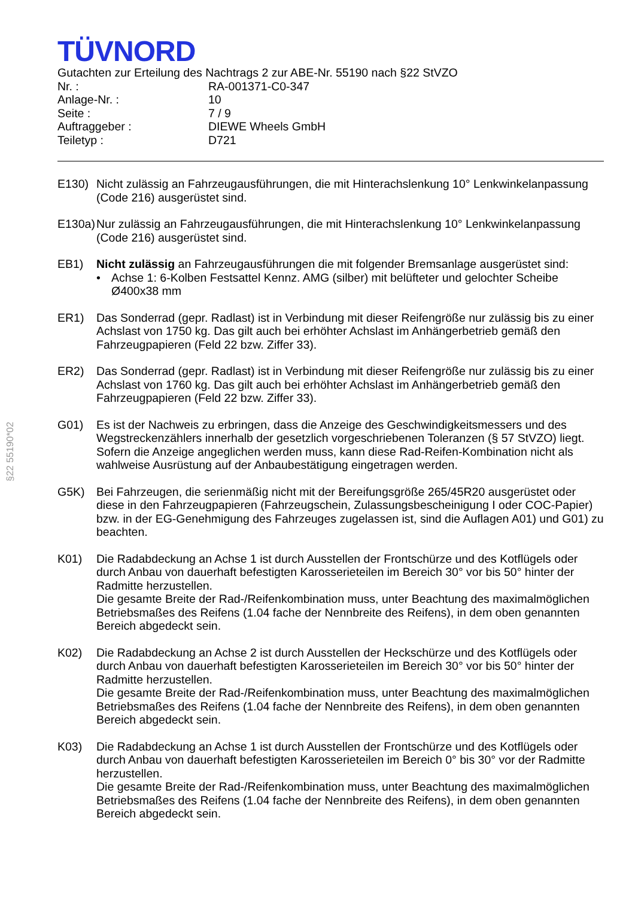§22 55190*02
TÜVNORD
Gutachten zur Erteilung des Nachtrags 2 zur ABE-Nr. 55190 nach §22 StVZO
| Nr. : | RA-001371-C0-347 |
| Anlage-Nr. : | 10 |
| Seite : | 7 / 9 |
| Auftraggeber : | DIEWE Wheels GmbH |
| Teiletyp : | D721 |
E130) Nicht zulässig an Fahrzeugausführungen, die mit Hinterachslenkung 10° Lenkwinkelanpassung (Code 216) ausgerüstet sind.
E130a)
Nur zulässig an Fahrzeugausführungen, die mit Hinterachslenkung 10° Lenkwinkelanpassung (Code 216) ausgerüstet sind.
EB1) Nicht zulässig an Fahrzeugausführungen die mit folgender Bremsanlage ausgerüstet sind:
• Achse 1: 6-Kolben Festsattel Kennz. AMG (silber) mit belüfteter und gelochter Scheibe Ø400x38 mm
ER1) Das Sonderrad (gepr. Radlast) ist in Verbindung mit dieser Reifengröße nur zulässig bis zu einer Achslast von 1750 kg. Das gilt auch bei erhöhter Achslast im Anhängerbetrieb gemäß den Fahrzeugpapieren (Feld 22 bzw. Ziffer 33).
ER2) Das Sonderrad (gepr. Radlast) ist in Verbindung mit dieser Reifengröße nur zulässig bis zu einer Achslast von 1760 kg. Das gilt auch bei erhöhter Achslast im Anhängerbetrieb gemäß den Fahrzeugpapieren (Feld 22 bzw. Ziffer 33).
G01) Es ist der Nachweis zu erbringen, dass die Anzeige des Geschwindigkeitsmessers und des Wegstreckenzählers innerhalb der gesetzlich vorgeschriebenen Toleranzen (§ 57 StVZO) liegt. Sofern die Anzeige angeglichen werden muss, kann diese Rad-Reifen-Kombination nicht als wahlweise Ausrüstung auf der Anbaubestätigung eingetragen werden.
G5K) Bei Fahrzeugen, die serienmäßig nicht mit der Bereifungsgröße 265/45R20 ausgerüstet oder diese in den Fahrzeugpapieren (Fahrzeugschein, Zulassungsbescheinigung I oder COC-Papier) bzw. in der EG-Genehmigung des Fahrzeuges zugelassen ist, sind die Auflagen A01) und G01) zu beachten.
K01) Die Radabdeckung an Achse 1 ist durch Ausstellen der Frontschürze und des Kotflügels oder durch Anbau von dauerhaft befestigten Karosserieteilen im Bereich 30° vor bis 50° hinter der Radmitte herzustellen.
Die gesamte Breite der Rad-/Reifenkombination muss, unter Beachtung des maximalmöglichen Betriebsmaßes des Reifens (1.04 fache der Nennbreite des Reifens), in dem oben genannten Bereich abgedeckt sein.
K02) Die Radabdeckung an Achse 2 ist durch Ausstellen der Heckschürze und des Kotflügels oder durch Anbau von dauerhaft befestigten Karosserieteilen im Bereich 30° vor bis 50° hinter der Radmitte herzustellen.
Die gesamte Breite der Rad-/Reifenkombination muss, unter Beachtung des maximalmöglichen Betriebsmaßes des Reifens (1.04 fache der Nennbreite des Reifens), in dem oben genannten Bereich abgedeckt sein.
K03) Die Radabdeckung an Achse 1 ist durch Ausstellen der Frontschürze und des Kotflügels oder durch Anbau von dauerhaft befestigten Karosserieteilen im Bereich 0° bis 30° vor der Radmitte herzustellen.
Die gesamte Breite der Rad-/Reifenkombination muss, unter Beachtung des maximalmöglichen Betriebsmaßes des Reifens (1.04 fache der Nennbreite des Reifens), in dem oben genannten Bereich abgedeckt sein.